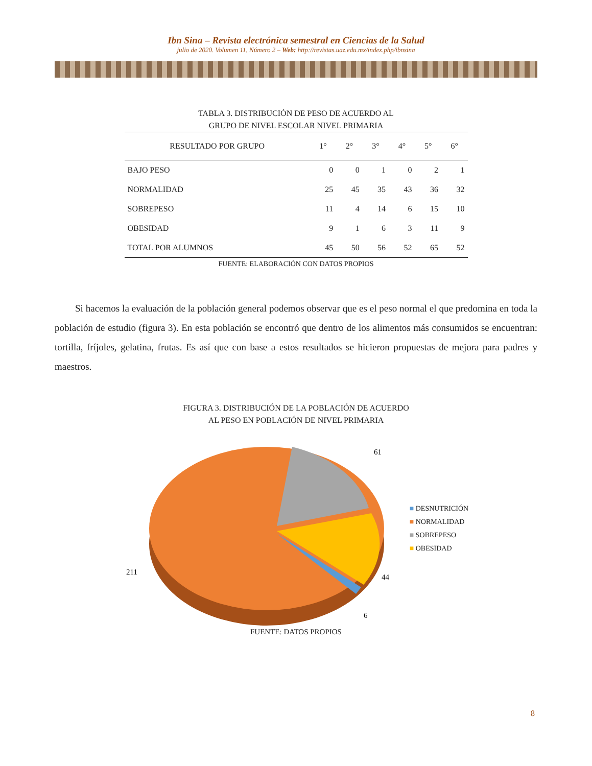Ibn Sina – Revista electrónica semestral en Ciencias de la Salud
julio de 2020. Volumen 11, Número 2 – Web: http://revistas.uaz.edu.mx/index.php/ibnsina
TABLA 3. DISTRIBUCIÓN DE PESO DE ACUERDO AL
GRUPO DE NIVEL ESCOLAR NIVEL PRIMARIA
| RESULTADO POR GRUPO | 1° | 2° | 3° | 4° | 5° | 6° |
| --- | --- | --- | --- | --- | --- | --- |
| BAJO PESO | 0 | 0 | 1 | 0 | 2 | 1 |
| NORMALIDAD | 25 | 45 | 35 | 43 | 36 | 32 |
| SOBREPESO | 11 | 4 | 14 | 6 | 15 | 10 |
| OBESIDAD | 9 | 1 | 6 | 3 | 11 | 9 |
| TOTAL POR ALUMNOS | 45 | 50 | 56 | 52 | 65 | 52 |
FUENTE: ELABORACIÓN CON DATOS PROPIOS
Si hacemos la evaluación de la población general podemos observar que es el peso normal el que predomina en toda la población de estudio (figura 3). En esta población se encontró que dentro de los alimentos más consumidos se encuentran: tortilla, fríjoles, gelatina, frutas. Es así que con base a estos resultados se hicieron propuestas de mejora para padres y maestros.
FIGURA 3. DISTRIBUCIÓN DE LA POBLACIÓN DE ACUERDO
AL PESO EN POBLACIÓN DE NIVEL PRIMARIA
61
44
6
211
■ DESNUTRICIÓN
■ NORMALIDAD
■ SOBREPESO
■ OBESIDAD
FUENTE: DATOS PROPIOS
8